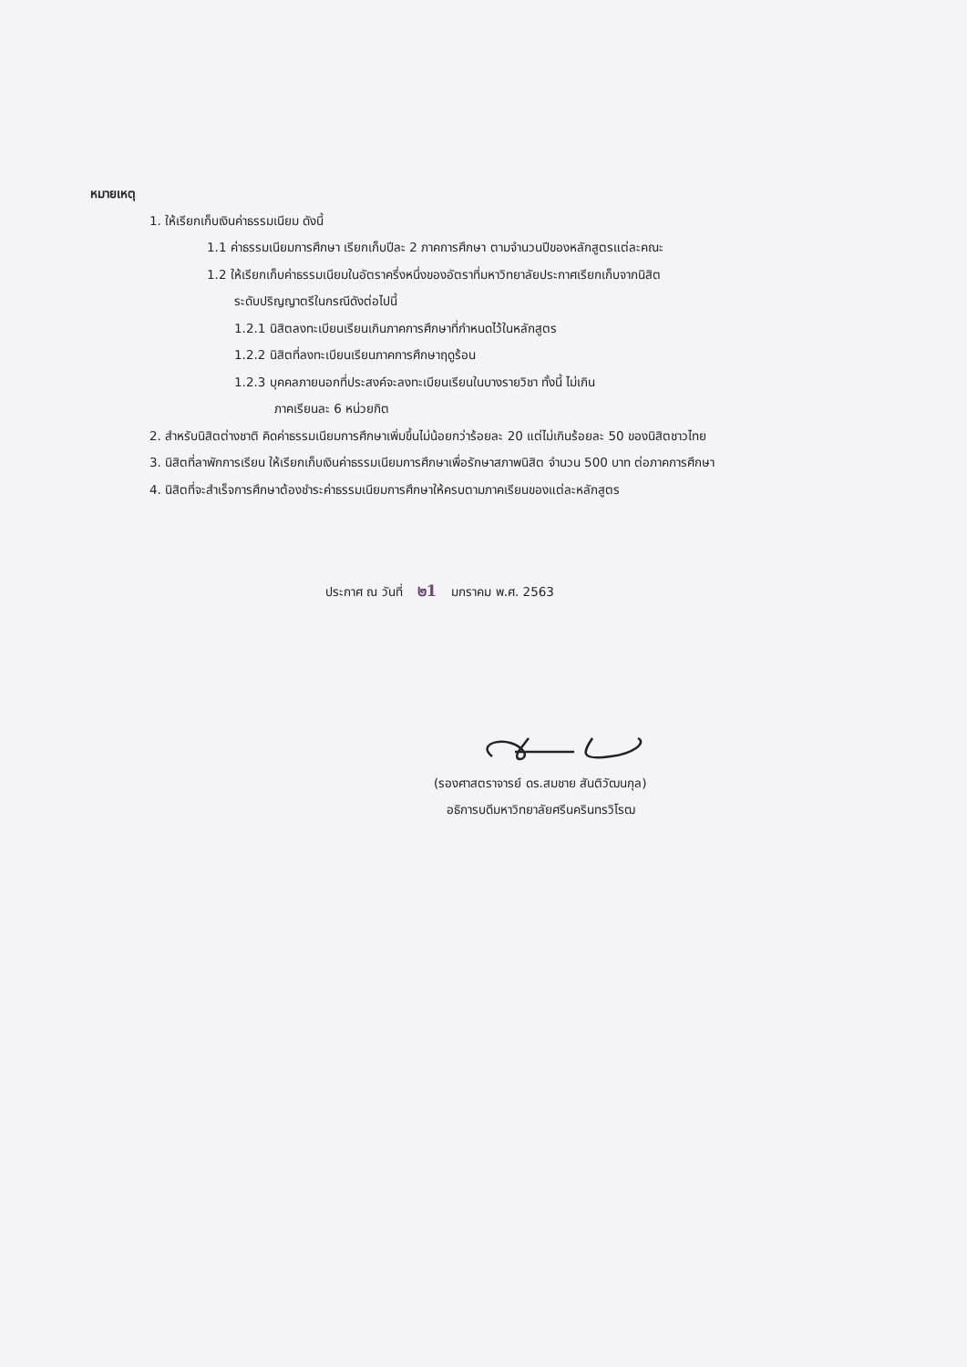หมายเหตุ
1. ให้เรียกเก็บเงินค่าธรรมเนียม ดังนี้
1.1 ค่าธรรมเนียมการศึกษา เรียกเก็บปีละ 2 ภาคการศึกษา ตามจำนวนปีของหลักสูตรแต่ละคณะ
1.2 ให้เรียกเก็บค่าธรรมเนียมในอัตราครึ่งหนึ่งของอัตราที่มหาวิทยาลัยประกาศเรียกเก็บจากนิสิต
ระดับปริญญาตรีในกรณีดังต่อไปนี้
1.2.1 นิสิตลงทะเบียนเรียนเกินภาคการศึกษาที่กำหนดไว้ในหลักสูตร
1.2.2 นิสิตที่ลงทะเบียนเรียนภาคการศึกษาฤดูร้อน
1.2.3 บุคคลภายนอกที่ประสงค์จะลงทะเบียนเรียนในบางรายวิชา ทั้งนี้ ไม่เกิน
ภาคเรียนละ 6 หน่วยกิต
2. สำหรับนิสิตต่างชาติ คิดค่าธรรมเนียมการศึกษาเพิ่มขึ้นไม่น้อยกว่าร้อยละ 20 แต่ไม่เกินร้อยละ 50 ของนิสิตชาวไทย
3. นิสิตที่ลาพักการเรียน ให้เรียกเก็บเงินค่าธรรมเนียมการศึกษาเพื่อรักษาสภาพนิสิต จำนวน 500 บาท ต่อภาคการศึกษา
4. นิสิตที่จะสำเร็จการศึกษาต้องชำระค่าธรรมเนียมการศึกษาให้ครบตามภาคเรียนของแต่ละหลักสูตร
ประกาศ ณ วันที่ ๒1 มกราคม พ.ศ. 2563
(รองศาสตราจารย์ ดร.สมชาย สันติวัฒนกุล)
อธิการบดีมหาวิทยาลัยศรีนครินทรวิโรฒ